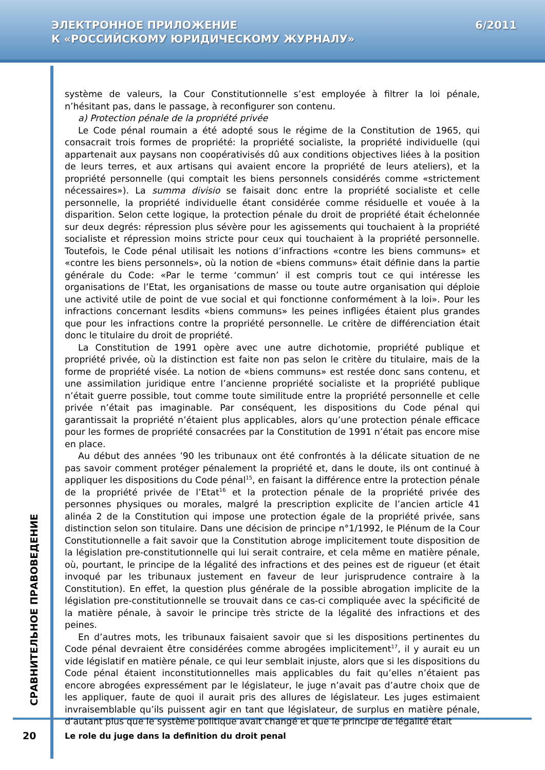ЭЛЕКТРОННОЕ ПРИЛОЖЕНИЕ
К «РОССИЙСКОМУ ЮРИДИЧЕСКОМУ ЖУРНАЛУ»
6/2011
СРАВНИТЕЛЬНОЕ ПРАВОВЕДЕНИЕ
système de valeurs, la Cour Constitutionnelle s’est employée à filtrer la loi pénale, n’hésitant pas, dans le passage, à reconfigurer son contenu.
a) Protection pénale de la propriété privée
Le Code pénal roumain a été adopté sous le régime de la Constitution de 1965, qui consacrait trois formes de propriété: la propriété socialiste, la propriété individuelle (qui appartenait aux paysans non coopérativisés dû aux conditions objectives liées à la position de leurs terres, et aux artisans qui avaient encore la propriété de leurs ateliers), et la propriété personnelle (qui comptait les biens personnels considérés comme «strictement nécessaires»). La summa divisio se faisait donc entre la propriété socialiste et celle personnelle, la propriété individuelle étant considérée comme résiduelle et vouée à la disparition. Selon cette logique, la protection pénale du droit de propriété était échelonnée sur deux degrés: répression plus sévère pour les agissements qui touchaient à la propriété socialiste et répression moins stricte pour ceux qui touchaient à la propriété personnelle. Toutefois, le Code pénal utilisait les notions d’infractions «contre les biens communs» et «contre les biens personnels», où la notion de «biens communs» était définie dans la partie générale du Code: «Par le terme ‘commun’ il est compris tout ce qui intéresse les organisations de l’Etat, les organisations de masse ou toute autre organisation qui déploie une activité utile de point de vue social et qui fonctionne conformément à la loi». Pour les infractions concernant lesdits «biens communs» les peines infligées étaient plus grandes que pour les infractions contre la propriété personnelle. Le critère de différenciation était donc le titulaire du droit de propriété.
La Constitution de 1991 opère avec une autre dichotomie, propriété publique et propriété privée, où la distinction est faite non pas selon le critère du titulaire, mais de la forme de propriété visée. La notion de «biens communs» est restée donc sans contenu, et une assimilation juridique entre l’ancienne propriété socialiste et la propriété publique n’était guerre possible, tout comme toute similitude entre la propriété personnelle et celle privée n’était pas imaginable. Par conséquent, les dispositions du Code pénal qui garantissait la propriété n’étaient plus applicables, alors qu’une protection pénale efficace pour les formes de propriété consacrées par la Constitution de 1991 n’était pas encore mise en place.
Au début des années ’90 les tribunaux ont été confrontés à la délicate situation de ne pas savoir comment protéger pénalement la propriété et, dans le doute, ils ont continué à appliquer les dispositions du Code pénal<sup>15</sup>, en faisant la différence entre la protection pénale de la propriété privée de l’Etat<sup>16</sup> et la protection pénale de la propriété privée des personnes physiques ou morales, malgré la prescription explicite de l’ancien article 41 alinéa 2 de la Constitution qui impose une protection égale de la propriété privée, sans distinction selon son titulaire. Dans une décision de principe n°1/1992, le Plénum de la Cour Constitutionnelle a fait savoir que la Constitution abroge implicitement toute disposition de la législation pre-constitutionnelle qui lui serait contraire, et cela même en matière pénale, où, pourtant, le principe de la légalité des infractions et des peines est de rigueur (et était invoqué par les tribunaux justement en faveur de leur jurisprudence contraire à la Constitution). En effet, la question plus générale de la possible abrogation implicite de la législation pre-constitutionnelle se trouvait dans ce cas-ci compliquée avec la spécificité de la matière pénale, à savoir le principe très stricte de la légalité des infractions et des peines.
En d’autres mots, les tribunaux faisaient savoir que si les dispositions pertinentes du Code pénal devraient être considérées comme abrogées implicitement<sup>17</sup>, il y aurait eu un vide législatif en matière pénale, ce qui leur semblait injuste, alors que si les dispositions du Code pénal étaient inconstitutionnelles mais applicables du fait qu’elles n’étaient pas encore abrogées expressément par le législateur, le juge n’avait pas d’autre choix que de les appliquer, faute de quoi il aurait pris des allures de législateur. Les juges estimaient invraisemblable qu’ils puissent agir en tant que législateur, de surplus en matière pénale, d’autant plus que le système politique avait changé et que le principe de légalité était
20
Le role du juge dans la definition du droit penal